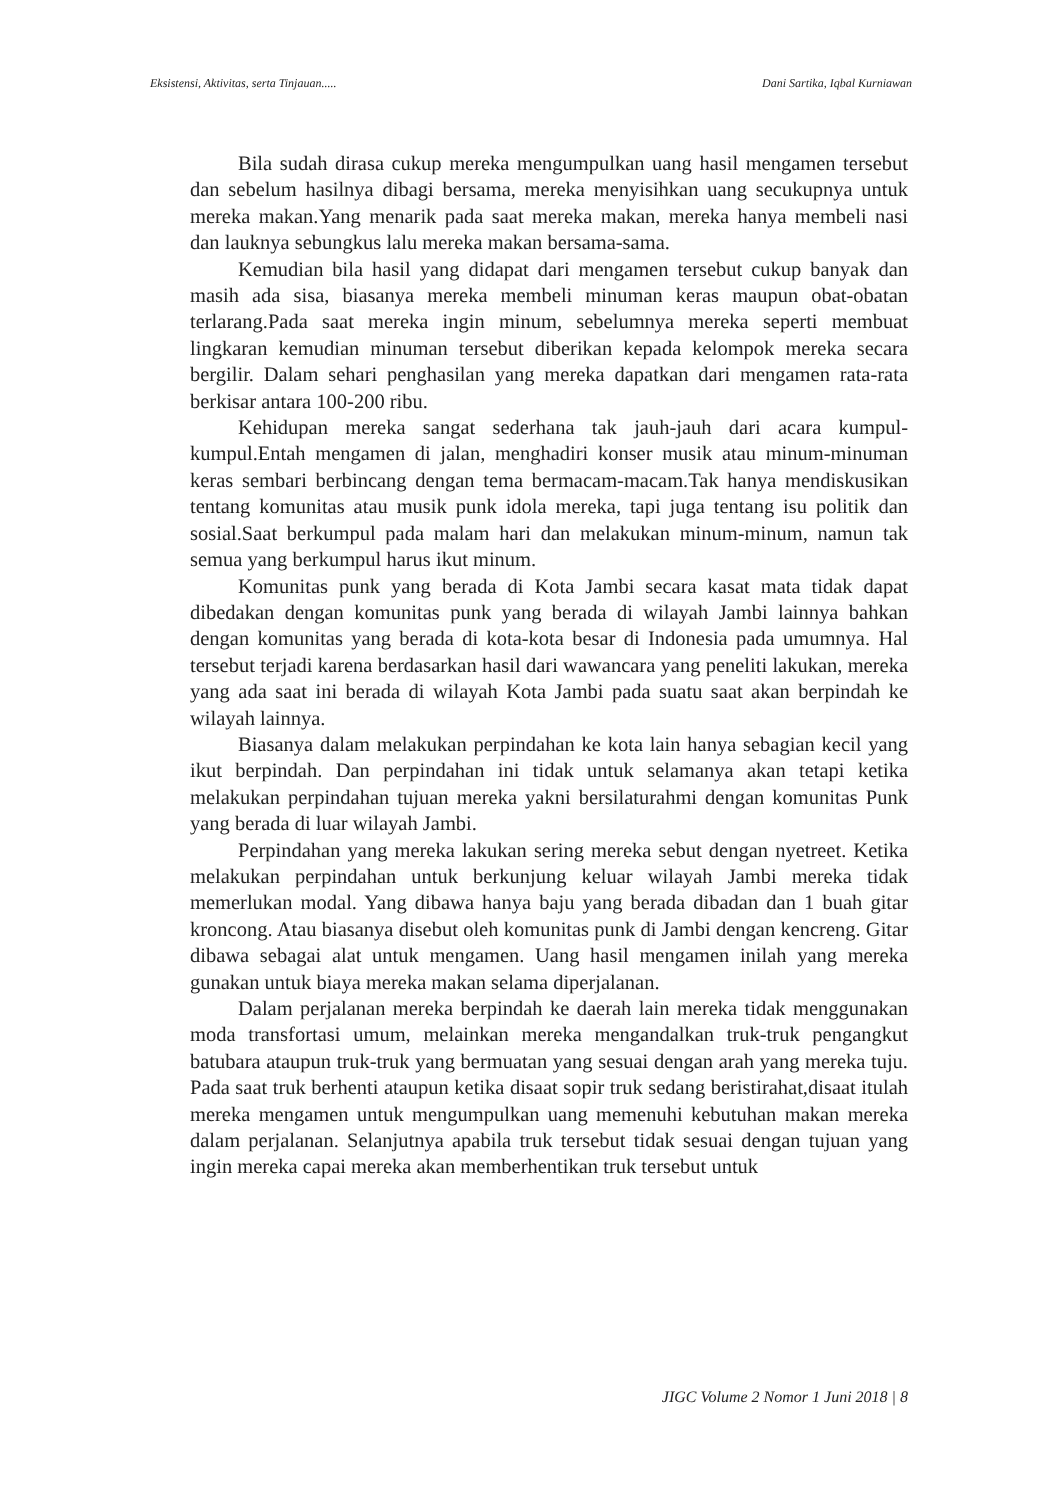Eksistensi, Aktivitas, serta Tinjauan..... Dani Sartika, Iqbal Kurniawan
Bila sudah dirasa cukup mereka mengumpulkan uang hasil mengamen tersebut dan sebelum hasilnya dibagi bersama, mereka menyisihkan uang secukupnya untuk mereka makan.Yang menarik pada saat mereka makan, mereka hanya membeli nasi dan lauknya sebungkus lalu mereka makan bersama-sama.
Kemudian bila hasil yang didapat dari mengamen tersebut cukup banyak dan masih ada sisa, biasanya mereka membeli minuman keras maupun obat-obatan terlarang.Pada saat mereka ingin minum, sebelumnya mereka seperti membuat lingkaran kemudian minuman tersebut diberikan kepada kelompok mereka secara bergilir. Dalam sehari penghasilan yang mereka dapatkan dari mengamen rata-rata berkisar antara 100-200 ribu.
Kehidupan mereka sangat sederhana tak jauh-jauh dari acara kumpul-kumpul.Entah mengamen di jalan, menghadiri konser musik atau minum-minuman keras sembari berbincang dengan tema bermacam-macam.Tak hanya mendiskusikan tentang komunitas atau musik punk idola mereka, tapi juga tentang isu politik dan sosial.Saat berkumpul pada malam hari dan melakukan minum-minum, namun tak semua yang berkumpul harus ikut minum.
Komunitas punk yang berada di Kota Jambi secara kasat mata tidak dapat dibedakan dengan komunitas punk yang berada di wilayah Jambi lainnya bahkan dengan komunitas yang berada di kota-kota besar di Indonesia pada umumnya. Hal tersebut terjadi karena berdasarkan hasil dari wawancara yang peneliti lakukan, mereka yang ada saat ini berada di wilayah Kota Jambi pada suatu saat akan berpindah ke wilayah lainnya.
Biasanya dalam melakukan perpindahan ke kota lain hanya sebagian kecil yang ikut berpindah. Dan perpindahan ini tidak untuk selamanya akan tetapi ketika melakukan perpindahan tujuan mereka yakni bersilaturahmi dengan komunitas Punk yang berada di luar wilayah Jambi.
Perpindahan yang mereka lakukan sering mereka sebut dengan nyetreet. Ketika melakukan perpindahan untuk berkunjung keluar wilayah Jambi mereka tidak memerlukan modal. Yang dibawa hanya baju yang berada dibadan dan 1 buah gitar kroncong. Atau biasanya disebut oleh komunitas punk di Jambi dengan kencreng. Gitar dibawa sebagai alat untuk mengamen. Uang hasil mengamen inilah yang mereka gunakan untuk biaya mereka makan selama diperjalanan.
Dalam perjalanan mereka berpindah ke daerah lain mereka tidak menggunakan moda transfortasi umum, melainkan mereka mengandalkan truk-truk pengangkut batubara ataupun truk-truk yang bermuatan yang sesuai dengan arah yang mereka tuju. Pada saat truk berhenti ataupun ketika disaat sopir truk sedang beristirahat,disaat itulah mereka mengamen untuk mengumpulkan uang memenuhi kebutuhan makan mereka dalam perjalanan. Selanjutnya apabila truk tersebut tidak sesuai dengan tujuan yang ingin mereka capai mereka akan memberhentikan truk tersebut untuk
JIGC Volume 2 Nomor 1 Juni 2018 | 8